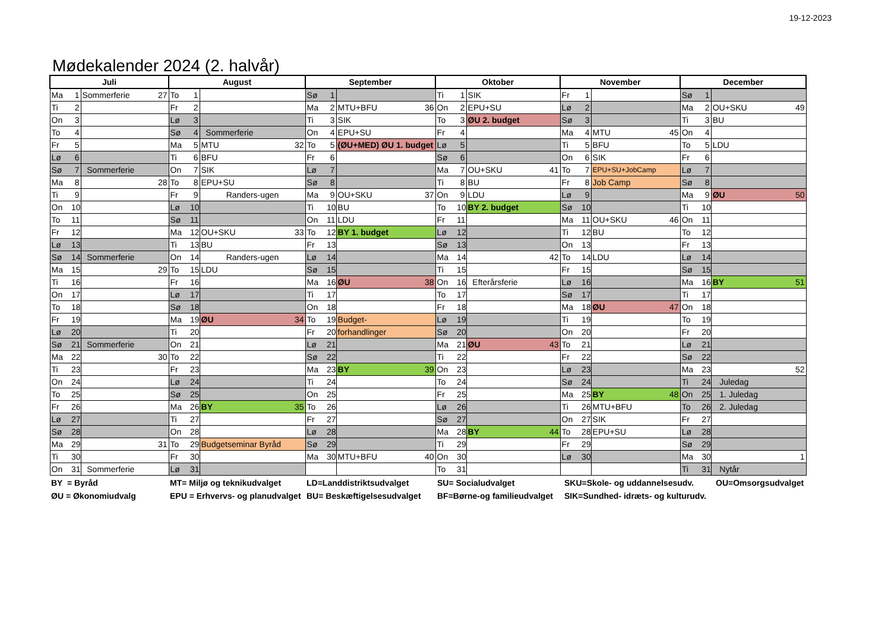19-12-2023
Mødekalender 2024 (2. halvår)
| Juli | | | August | | | September | | | Oktober | | | November | | | December | | |
| --- | --- | --- | --- | --- | --- | --- | --- | --- | --- | --- | --- | --- | --- | --- | --- | --- | --- |
| Ma | 1 | Sommerferie 27 | To | 1 | | Sø | 1 | | Ti | 1 | SIK | Fr | 1 | | Sø | 1 | |
| Ti | 2 | | Fr | 2 | | Ma | 2 | MTU+BFU 36 | On | 2 | EPU+SU | Lø | 2 | | Ma | 2 | OU+SKU 49 |
| On | 3 | | Lø | 3 | | Ti | 3 | SIK | To | 3 | ØU 2. budget | Sø | 3 | | Ti | 3 | BU |
| To | 4 | | Sø | 4 | Sommerferie | On | 4 | EPU+SU | Fr | 4 | | Ma | 4 | MTU 45 | On | 4 | |
| Fr | 5 | | Ma | 5 | MTU 32 | To | 5 | (ØU+MED) ØU 1. budget | Lø | 5 | | Ti | 5 | BFU | To | 5 | LDU |
| Lø | 6 | | Ti | 6 | BFU | Fr | 6 | | Sø | 6 | | On | 6 | SIK | Fr | 6 | |
| Sø | 7 | Sommerferie | On | 7 | SIK | Lø | 7 | | Ma | 7 | OU+SKU 41 | To | 7 | EPU+SU+JobCamp | Lø | 7 | |
| Ma | 8 | 28 | To | 8 | EPU+SU | Sø | 8 | | Ti | 8 | BU | Fr | 8 | Job Camp | Sø | 8 | |
| Ti | 9 | | Fr | 9 | Randers-ugen | Ma | 9 | OU+SKU 37 | On | 9 | LDU | Lø | 9 | | Ma | 9 | ØU 50 |
| On | 10 | | Lø | 10 | | Ti | 10 | BU | To | 10 | BY 2. budget | Sø | 10 | | Ti | 10 | |
| To | 11 | | Sø | 11 | | On | 11 | LDU | Fr | 11 | | Ma | 11 | OU+SKU 46 | On | 11 | |
| Fr | 12 | | Ma | 12 | OU+SKU 33 | To | 12 | BY 1. budget | Lø | 12 | | Ti | 12 | BU | To | 12 | |
| Lø | 13 | | Ti | 13 | BU | Fr | 13 | | Sø | 13 | | On | 13 | | Fr | 13 | |
| Sø | 14 | Sommerferie | On | 14 | Randers-ugen | Lø | 14 | | Ma | 14 | 42 | To | 14 | LDU | Lø | 14 | |
| Ma | 15 | 29 | To | 15 | LDU | Sø | 15 | | Ti | 15 | | Fr | 15 | | Sø | 15 | |
| Ti | 16 | | Fr | 16 | | Ma | 16 | ØU 38 | On | 16 | Efterårsferie | Lø | 16 | | Ma | 16 | BY 51 |
| On | 17 | | Lø | 17 | | Ti | 17 | | To | 17 | | Sø | 17 | | Ti | 17 | |
| To | 18 | | Sø | 18 | | On | 18 | | Fr | 18 | | Ma | 18 | ØU 47 | On | 18 | |
| Fr | 19 | | Ma | 19 | ØU 34 | To | 19 | Budget- | Lø | 19 | | Ti | 19 | | To | 19 | |
| Lø | 20 | | Ti | 20 | | Fr | 20 | forhandlinger | Sø | 20 | | On | 20 | | Fr | 20 | |
| Sø | 21 | Sommerferie | On | 21 | | Lø | 21 | | Ma | 21 | ØU 43 | To | 21 | | Lø | 21 | |
| Ma | 22 | 30 | To | 22 | | Sø | 22 | | Ti | 22 | | Fr | 22 | | Sø | 22 | |
| Ti | 23 | | Fr | 23 | | Ma | 23 | BY 39 | On | 23 | | Lø | 23 | | Ma | 23 | 52 |
| On | 24 | | Lø | 24 | | Ti | 24 | | To | 24 | | Sø | 24 | | Ti | 24 | Juledag |
| To | 25 | | Sø | 25 | | On | 25 | | Fr | 25 | | Ma | 25 | BY 48 | On | 25 | 1. Juledag |
| Fr | 26 | | Ma | 26 | BY 35 | To | 26 | | Lø | 26 | | Ti | 26 | MTU+BFU | To | 26 | 2. Juledag |
| Lø | 27 | | Ti | 27 | | Fr | 27 | | Sø | 27 | | On | 27 | SIK | Fr | 27 | |
| Sø | 28 | | On | 28 | | Lø | 28 | | Ma | 28 | BY 44 | To | 28 | EPU+SU | Lø | 28 | |
| Ma | 29 | 31 | To | 29 | Budgetseminar Byråd | Sø | 29 | | Ti | 29 | | Fr | 29 | | Sø | 29 | |
| Ti | 30 | | Fr | 30 | | Ma | 30 | MTU+BFU 40 | On | 30 | | Lø | 30 | | Ma | 30 | 1 |
| On | 31 | Sommerferie | Lø | 31 | | | | | To | 31 | | | | | Ti | 31 | Nytår |
BY = Byråd
MT= Miljø og teknikudvalget
LD=Landdistriktsudvalget
SU= Socialudvalget
SKU=Skole- og uddannelsesudv.
OU=Omsorgsudvalget
ØU = Økonomiudvalg
EPU = Erhvervs- og planudvalget
BU= Beskæftigelsesudvalget
BF=Børne-og familieudvalget
SIK=Sundhed- idræts- og kulturudv.